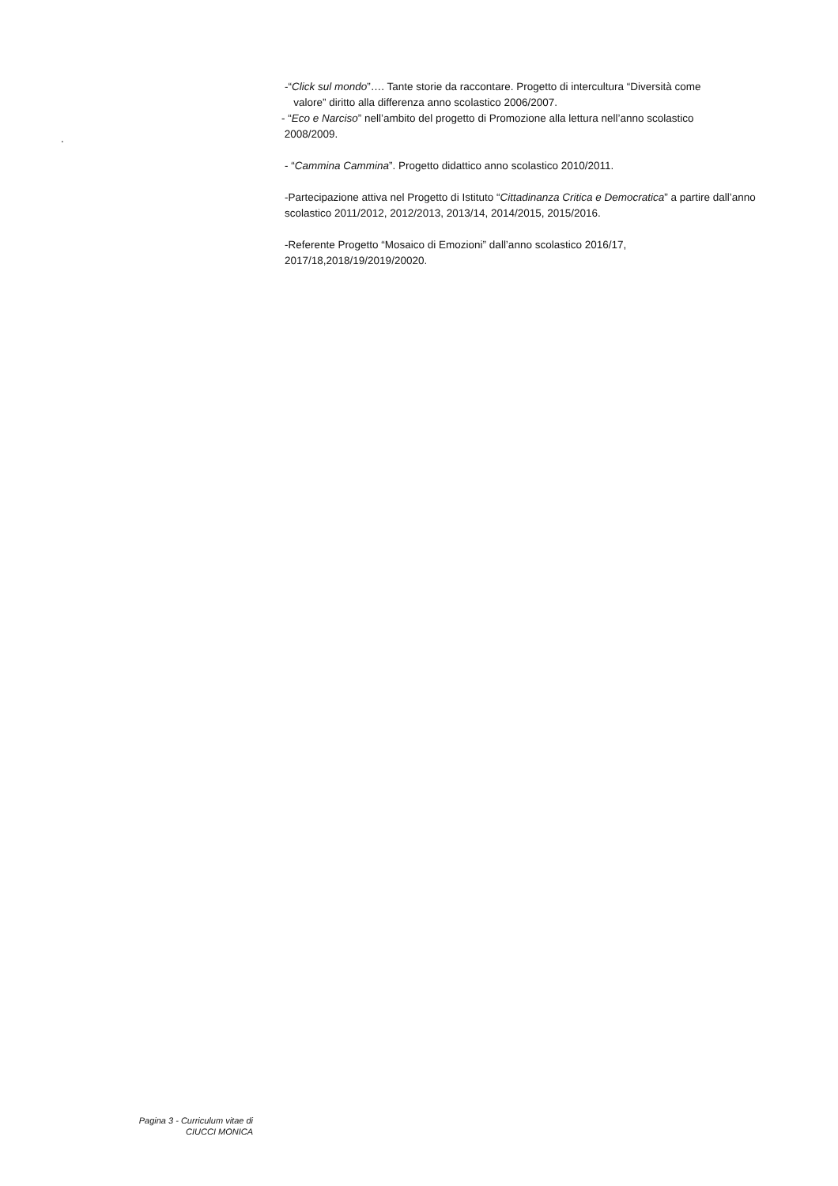.
-“Click sul mondo”…. Tante storie da raccontare. Progetto di intercultura “Diversità come
valore” diritto alla differenza anno scolastico 2006/2007.
- “Eco e Narciso” nell’ambito del progetto di Promozione alla lettura nell’anno scolastico
2008/2009.
- “Cammina Cammina”. Progetto didattico anno scolastico 2010/2011.
-Partecipazione attiva nel Progetto di Istituto “Cittadinanza Critica e Democratica” a partire dall’anno scolastico 2011/2012, 2012/2013, 2013/14, 2014/2015, 2015/2016.
-Referente Progetto “Mosaico di Emozioni” dall’anno scolastico 2016/17,
2017/18,2018/19/2019/20020.
Pagina 3 - Curriculum vitae di
CIUCCI MONICA